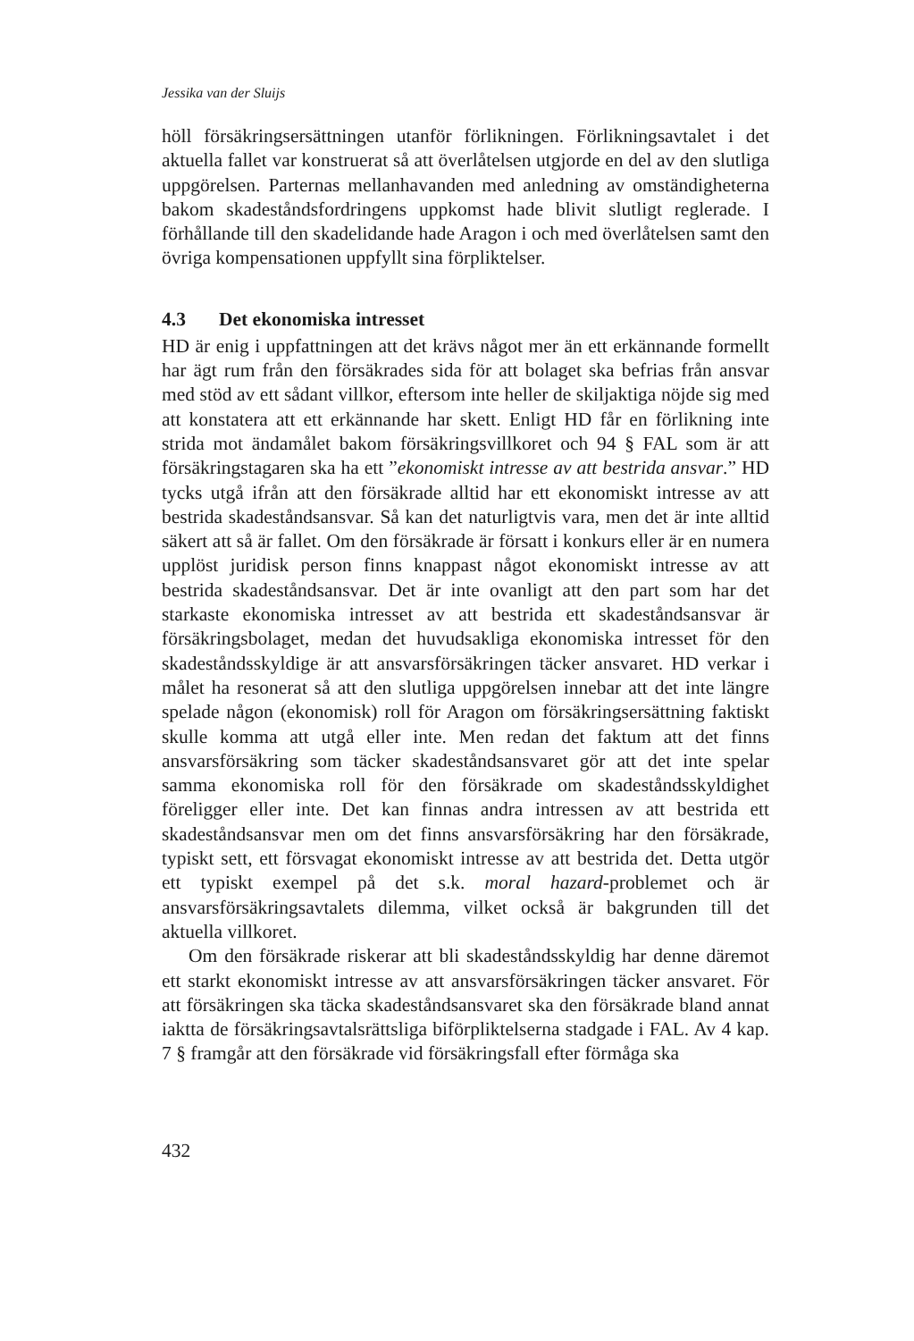Jessika van der Sluijs
höll försäkringsersättningen utanför förlikningen. Förlikningsavtalet i det aktuella fallet var konstruerat så att överlåtelsen utgjorde en del av den slutliga uppgörelsen. Parternas mellanhavanden med anledning av omständigheterna bakom skadeståndsfordringens uppkomst hade blivit slutligt reglerade. I förhållande till den skadelidande hade Aragon i och med överlåtelsen samt den övriga kompensationen uppfyllt sina förpliktelser.
4.3 Det ekonomiska intresset
HD är enig i uppfattningen att det krävs något mer än ett erkännande formellt har ägt rum från den försäkrades sida för att bolaget ska befrias från ansvar med stöd av ett sådant villkor, eftersom inte heller de skiljaktiga nöjde sig med att konstatera att ett erkännande har skett. Enligt HD får en förlikning inte strida mot ändamålet bakom försäkringsvillkoret och 94 § FAL som är att försäkringstagaren ska ha ett ”ekonomiskt intresse av att bestrida ansvar.” HD tycks utgå ifrån att den försäkrade alltid har ett ekonomiskt intresse av att bestrida skadeståndsansvar. Så kan det naturligtvis vara, men det är inte alltid säkert att så är fallet. Om den försäkrade är försatt i konkurs eller är en numera upplöst juridisk person finns knappast något ekonomiskt intresse av att bestrida skadeståndsansvar. Det är inte ovanligt att den part som har det starkaste ekonomiska intresset av att bestrida ett skadeståndsansvar är försäkringsbolaget, medan det huvudsakliga ekonomiska intresset för den skadeståndsskyldige är att ansvarsförsäkringen täcker ansvaret. HD verkar i målet ha resonerat så att den slutliga uppgörelsen innebar att det inte längre spelade någon (ekonomisk) roll för Aragon om försäkringsersättning faktiskt skulle komma att utgå eller inte. Men redan det faktum att det finns ansvarsförsäkring som täcker skadeståndsansvaret gör att det inte spelar samma ekonomiska roll för den försäkrade om skadeståndsskyldighet föreligger eller inte. Det kan finnas andra intressen av att bestrida ett skadeståndsansvar men om det finns ansvarsförsäkring har den försäkrade, typiskt sett, ett försvagat ekonomiskt intresse av att bestrida det. Detta utgör ett typiskt exempel på det s.k. moral hazard-problemet och är ansvarsförsäkringsavtalets dilemma, vilket också är bakgrunden till det aktuella villkoret.
Om den försäkrade riskerar att bli skadeståndsskyldig har denne däremot ett starkt ekonomiskt intresse av att ansvarsförsäkringen täcker ansvaret. För att försäkringen ska täcka skadeståndsansvaret ska den försäkrade bland annat iaktta de försäkringsavtalsrättsliga biförpliktelserna stadgade i FAL. Av 4 kap. 7 § framgår att den försäkrade vid försäkringsfall efter förmåga ska
432